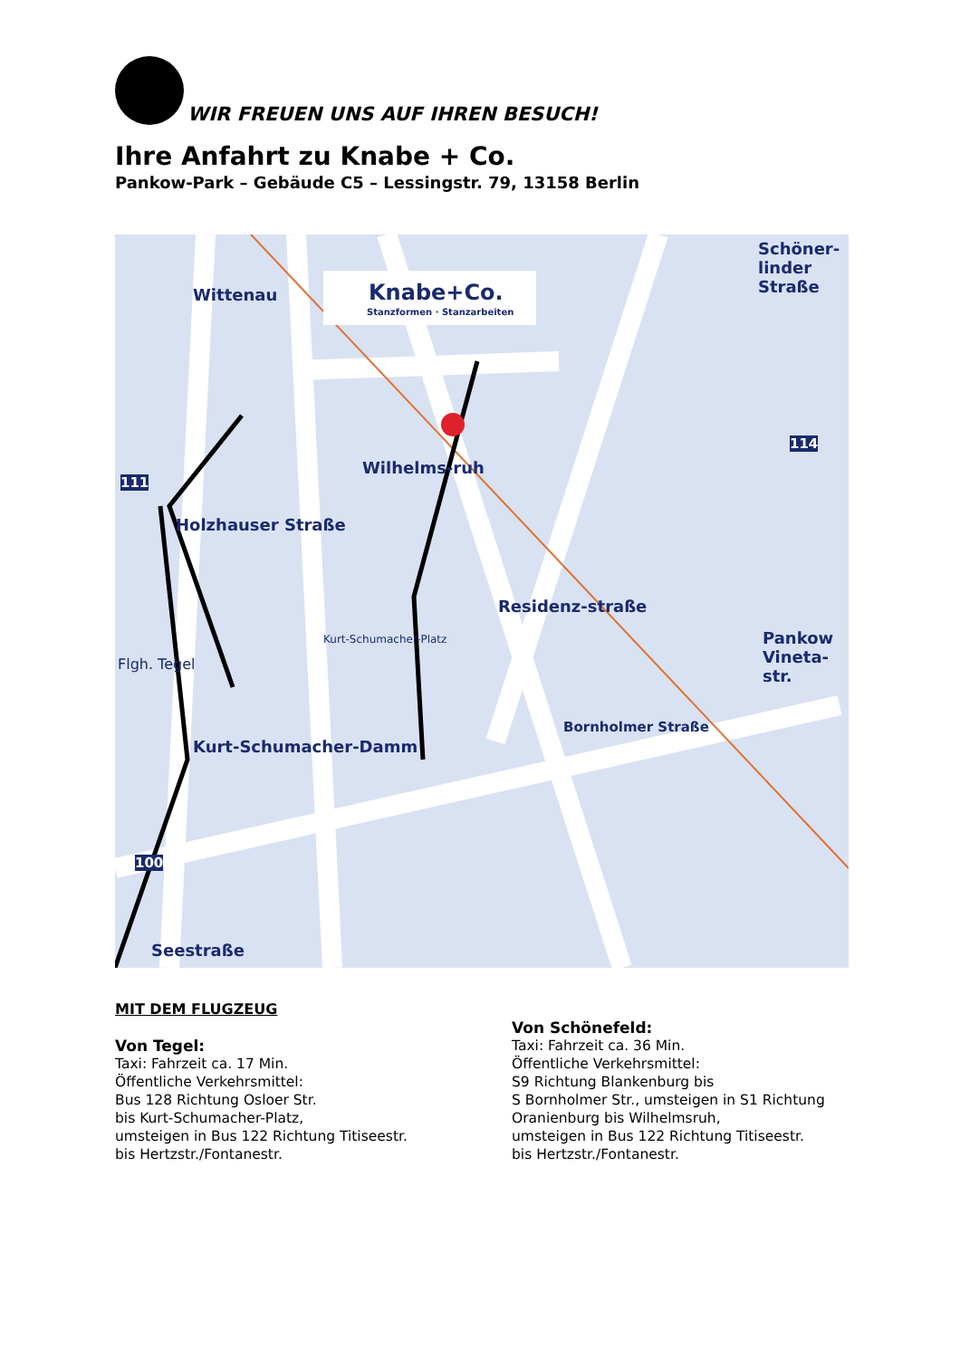WIR FREUEN UNS AUF IHREN BESUCH!
Ihre Anfahrt zu Knabe + Co.
Pankow-Park – Gebäude C5 – Lessingstr. 79, 13158 Berlin
Knabe+Co.
Stanzformen · Stanzarbeiten
Wittenau
Wilhelms-ruh
Holzhauser Straße
Residenz-straße
Schöner-linder Straße
Pankow Vineta-str.
Flgh. Tegel
Kurt-Schumacher-Damm
Seestraße
Bornholmer Straße
Kurt-Schumacher-Platz
111
114
100
MIT DEM FLUGZEUG
Von Tegel:
Taxi: Fahrzeit ca. 17 Min.
Öffentliche Verkehrsmittel:
Bus 128 Richtung Osloer Str.
bis Kurt-Schumacher-Platz,
umsteigen in Bus 122 Richtung Titiseestr.
bis Hertzstr./Fontanestr.
Von Schönefeld:
Taxi: Fahrzeit ca. 36 Min.
Öffentliche Verkehrsmittel:
S9 Richtung Blankenburg bis
S Bornholmer Str., umsteigen in S1 Richtung
Oranienburg bis Wilhelmsruh,
umsteigen in Bus 122 Richtung Titiseestr.
bis Hertzstr./Fontanestr.